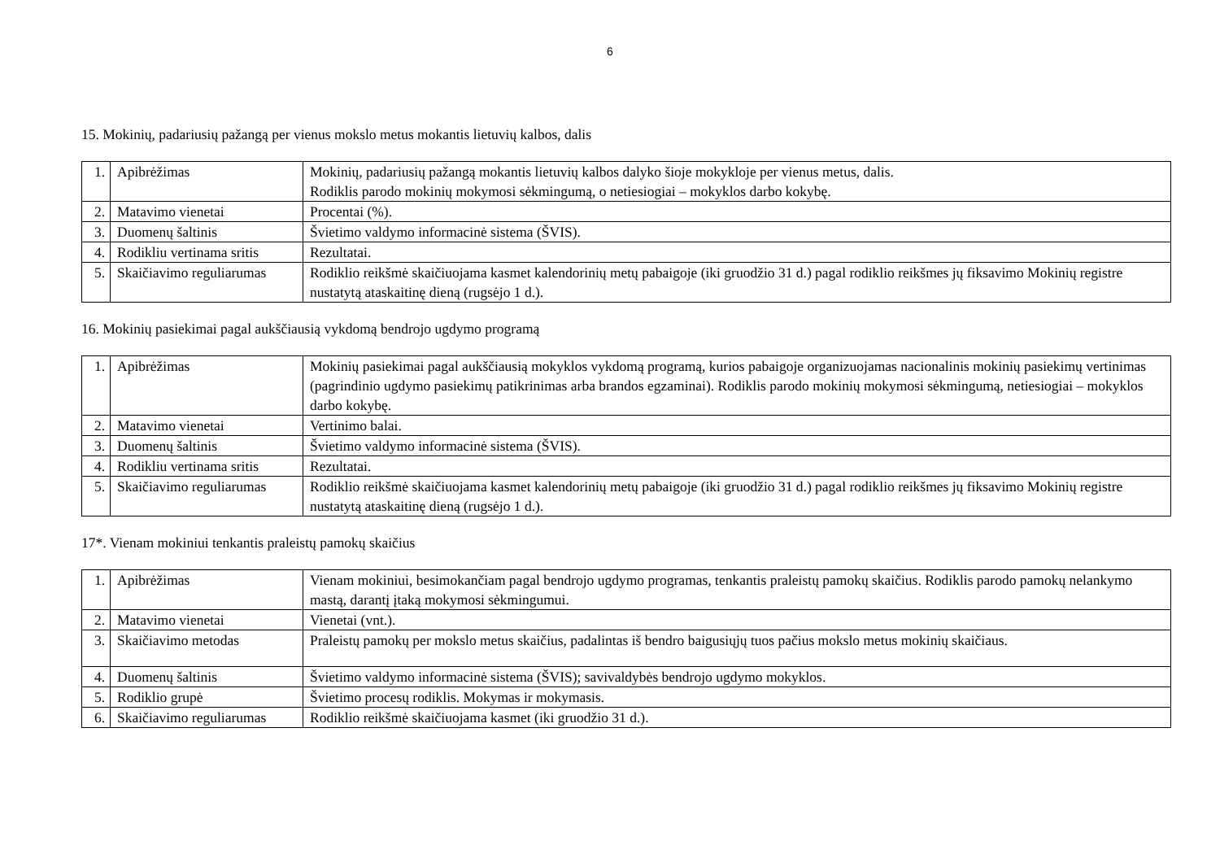6
15. Mokinių, padariusių pažangą per vienus mokslo metus mokantis lietuvių kalbos, dalis
| 1. | Apibrėžimas | Mokinių, padariusių pažangą mokantis lietuvių kalbos dalyko šioje mokykloje per vienus metus, dalis. Rodiklis parodo mokinių mokymosi sėkmingumą, o netiesiogiai – mokyklos darbo kokybę. |
| 2. | Matavimo vienetai | Procentai (%). |
| 3. | Duomenų šaltinis | Švietimo valdymo informacinė sistema (ŠVIS). |
| 4. | Rodikliu vertinama sritis | Rezultatai. |
| 5. | Skaičiavimo reguliarumas | Rodiklio reikšmė skaičiuojama kasmet kalendorinių metų pabaigoje (iki gruodžio 31 d.) pagal rodiklio reikšmes jų fiksavimo Mokinių registre nustatytą ataskaitinę dieną (rugsėjo 1 d.). |
16. Mokinių pasiekimai pagal aukščiausią vykdomą bendrojo ugdymo programą
| 1. | Apibrėžimas | Mokinių pasiekimai pagal aukščiausią mokyklos vykdomą programą, kurios pabaigoje organizuojamas nacionalinis mokinių pasiekimų vertinimas (pagrindinio ugdymo pasiekimų patikrinimas arba brandos egzaminai). Rodiklis parodo mokinių mokymosi sėkmingumą, netiesiogiai – mokyklos darbo kokybę. |
| 2. | Matavimo vienetai | Vertinimo balai. |
| 3. | Duomenų šaltinis | Švietimo valdymo informacinė sistema (ŠVIS). |
| 4. | Rodikliu vertinama sritis | Rezultatai. |
| 5. | Skaičiavimo reguliarumas | Rodiklio reikšmė skaičiuojama kasmet kalendorinių metų pabaigoje (iki gruodžio 31 d.) pagal rodiklio reikšmes jų fiksavimo Mokinių registre nustatytą ataskaitinę dieną (rugsėjo 1 d.). |
17*. Vienam mokiniui tenkantis praleistų pamokų skaičius
| 1. | Apibrėžimas | Vienam mokiniui, besimokančiam pagal bendrojo ugdymo programas, tenkantis praleistų pamokų skaičius. Rodiklis parodo pamokų nelankymo mastą, darantį įtaką mokymosi sėkmingumui. |
| 2. | Matavimo vienetai | Vienetai (vnt.). |
| 3. | Skaičiavimo metodas | Praleistų pamokų per mokslo metus skaičius, padalintas iš bendro baigusiųjų tuos pačius mokslo metus mokinių skaičiaus. |
| 4. | Duomenų šaltinis | Švietimo valdymo informacinė sistema (ŠVIS); savivaldybės bendrojo ugdymo mokyklos. |
| 5. | Rodiklio grupė | Švietimo procesų rodiklis. Mokymas ir mokymasis. |
| 6. | Skaičiavimo reguliarumas | Rodiklio reikšmė skaičiuojama kasmet (iki gruodžio 31 d.). |